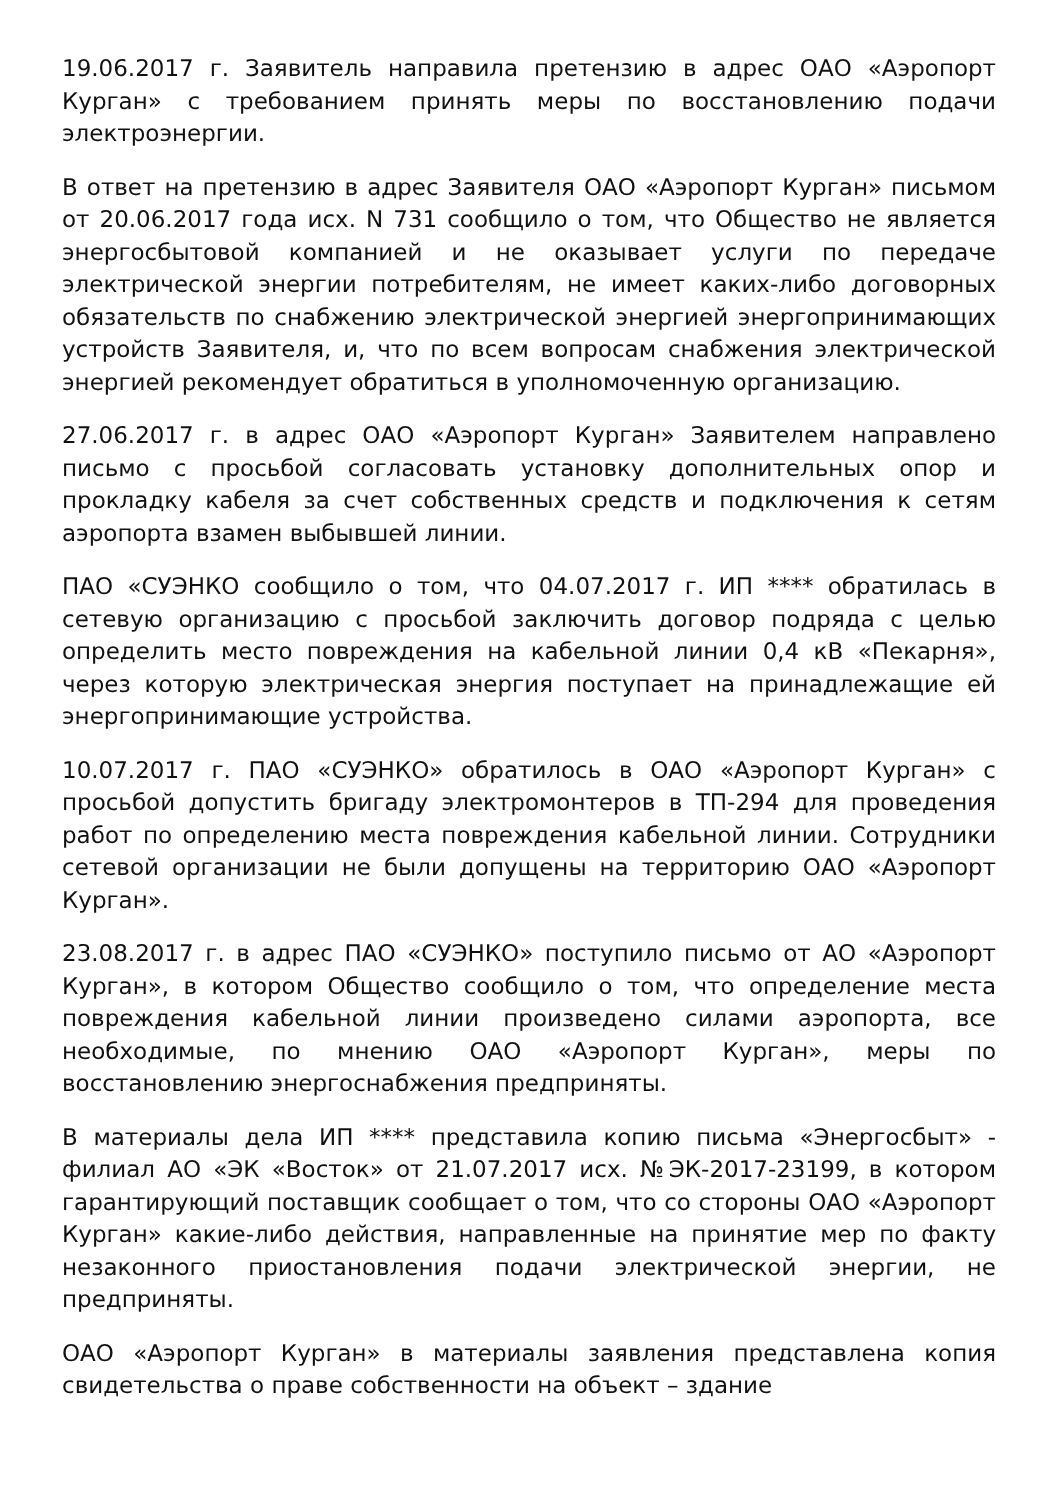19.06.2017 г. Заявитель направила претензию в адрес ОАО «Аэропорт Курган» с требованием принять меры по восстановлению подачи электроэнергии.
В ответ на претензию в адрес Заявителя ОАО «Аэропорт Курган» письмом от 20.06.2017 года исх. N 731 сообщило о том, что Общество не является энергосбытовой компанией и не оказывает услуги по передаче электрической энергии потребителям, не имеет каких-либо договорных обязательств по снабжению электрической энергией энергопринимающих устройств Заявителя, и, что по всем вопросам снабжения электрической энергией рекомендует обратиться в уполномоченную организацию.
27.06.2017 г. в адрес ОАО «Аэропорт Курган» Заявителем направлено письмо с просьбой согласовать установку дополнительных опор и прокладку кабеля за счет собственных средств и подключения к сетям аэропорта взамен выбывшей линии.
ПАО «СУЭНКО сообщило о том, что 04.07.2017 г. ИП **** обратилась в сетевую организацию с просьбой заключить договор подряда с целью определить место повреждения на кабельной линии 0,4 кВ «Пекарня», через которую электрическая энергия поступает на принадлежащие ей энергопринимающие устройства.
10.07.2017 г. ПАО «СУЭНКО» обратилось в ОАО «Аэропорт Курган» с просьбой допустить бригаду электромонтеров в ТП-294 для проведения работ по определению места повреждения кабельной линии. Сотрудники сетевой организации не были допущены на территорию ОАО «Аэропорт Курган».
23.08.2017 г. в адрес ПАО «СУЭНКО» поступило письмо от АО «Аэропорт Курган», в котором Общество сообщило о том, что определение места повреждения кабельной линии произведено силами аэропорта, все необходимые, по мнению ОАО «Аэропорт Курган», меры по восстановлению энергоснабжения предприняты.
В материалы дела ИП **** представила копию письма «Энергосбыт» - филиал АО «ЭК «Восток» от 21.07.2017 исх. №ЭК-2017-23199, в котором гарантирующий поставщик сообщает о том, что со стороны ОАО «Аэропорт Курган» какие-либо действия, направленные на принятие мер по факту незаконного приостановления подачи электрической энергии, не предприняты.
ОАО «Аэропорт Курган» в материалы заявления представлена копия свидетельства о праве собственности на объект – здание